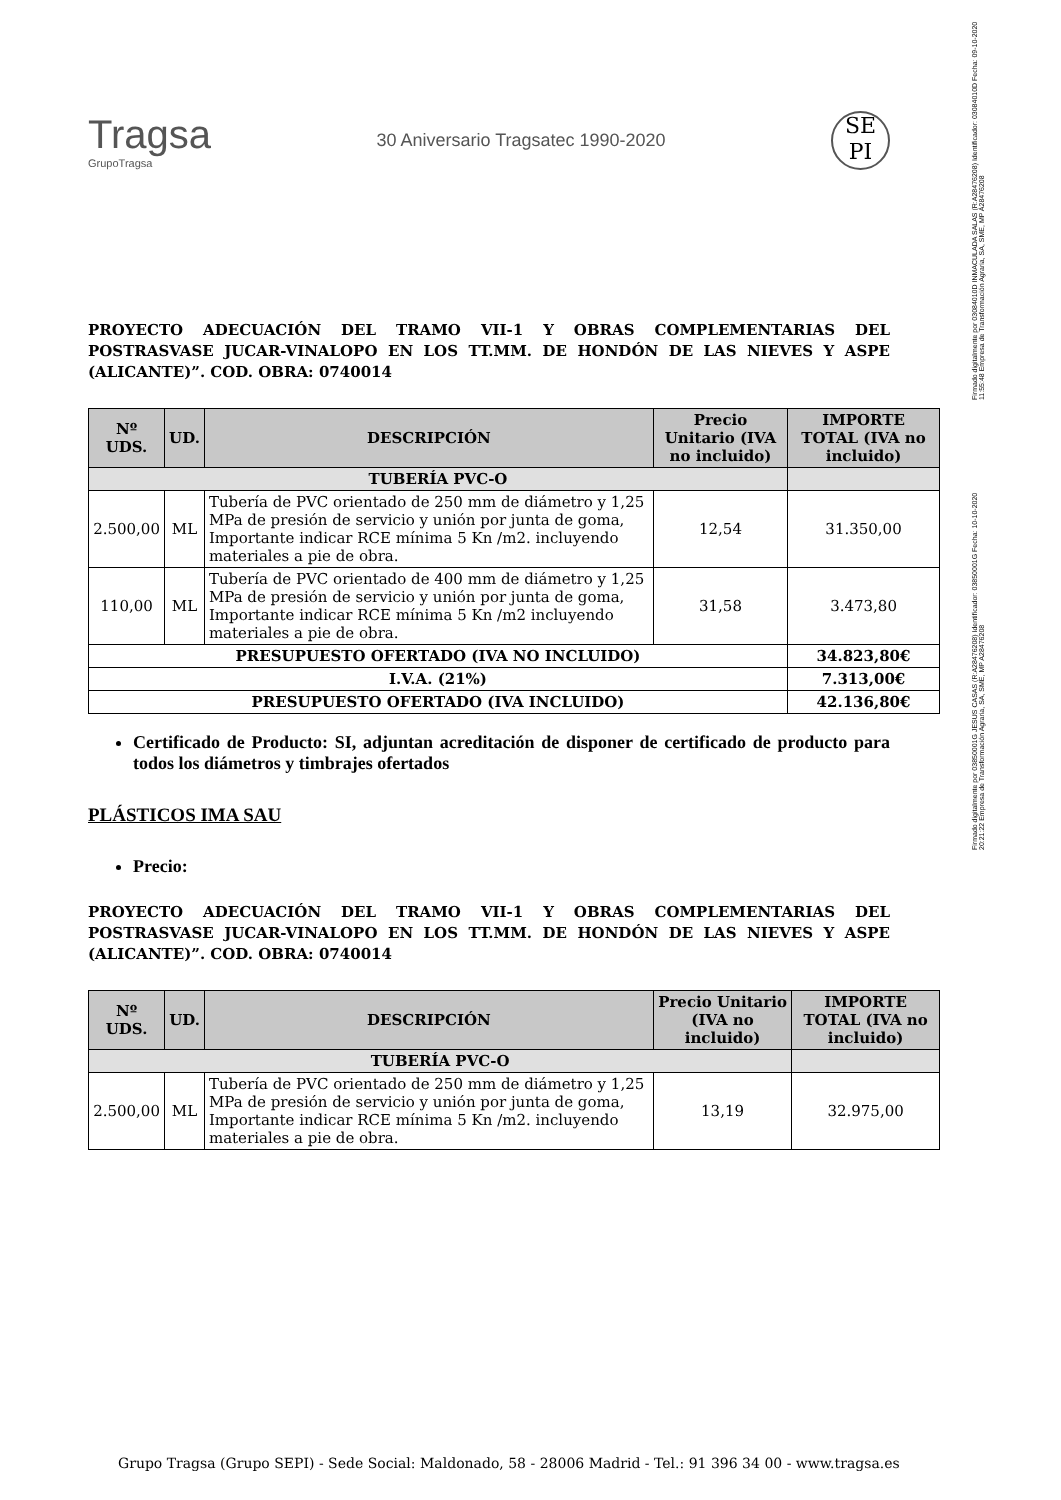Firmado digitalmente por 03084010D INMACULADA SALAS (R:A28476208) Identificador: 03084010D Fecha: 09-10-2020 11:55:48 Empresa de Transformación Agraria, SA, SME, MP A28476208
Firmado digitalmente por 03850001G JESUS CASAS (R:A28476208) Identificador: 03850001G Fecha: 10-10-2020 20:21:22 Empresa de Transformación Agraria, SA, SME, MP A28476208
Tragsa
GrupoTragsa
30 Aniversario Tragsatec 1990-2020
SE PI
PROYECTO ADECUACIÓN DEL TRAMO VII-1 Y OBRAS COMPLEMENTARIAS DEL POSTRASVASE JUCAR-VINALOPO EN LOS TT.MM. DE HONDÓN DE LAS NIEVES Y ASPE (ALICANTE)”. COD. OBRA: 0740014
| Nº UDS. | UD. | DESCRIPCIÓN | Precio Unitario (IVA no incluido) | IMPORTE TOTAL (IVA no incluido) |
| --- | --- | --- | --- | --- |
| TUBERÍA PVC-O | | | | |
| 2.500,00 | ML | Tubería de PVC orientado de 250 mm de diámetro y 1,25 MPa de presión de servicio y unión por junta de goma, Importante indicar RCE mínima 5 Kn /m2. incluyendo materiales a pie de obra. | 12,54 | 31.350,00 |
| 110,00 | ML | Tubería de PVC orientado de 400 mm de diámetro y 1,25 MPa de presión de servicio y unión por junta de goma, Importante indicar RCE mínima 5 Kn /m2 incluyendo materiales a pie de obra. | 31,58 | 3.473,80 |
| PRESUPUESTO OFERTADO (IVA NO INCLUIDO) | | | | 34.823,80€ |
| I.V.A. (21%) | | | | 7.313,00€ |
| PRESUPUESTO OFERTADO (IVA INCLUIDO) | | | | 42.136,80€ |
Certificado de Producto: SI, adjuntan acreditación de disponer de certificado de producto para todos los diámetros y timbrajes ofertados
PLÁSTICOS IMA SAU
Precio:
PROYECTO ADECUACIÓN DEL TRAMO VII-1 Y OBRAS COMPLEMENTARIAS DEL POSTRASVASE JUCAR-VINALOPO EN LOS TT.MM. DE HONDÓN DE LAS NIEVES Y ASPE (ALICANTE)”. COD. OBRA: 0740014
| Nº UDS. | UD. | DESCRIPCIÓN | Precio Unitario (IVA no incluido) | IMPORTE TOTAL (IVA no incluido) |
| --- | --- | --- | --- | --- |
| TUBERÍA PVC-O | | | | |
| 2.500,00 | ML | Tubería de PVC orientado de 250 mm de diámetro y 1,25 MPa de presión de servicio y unión por junta de goma, Importante indicar RCE mínima 5 Kn /m2. incluyendo materiales a pie de obra. | 13,19 | 32.975,00 |
Grupo Tragsa (Grupo SEPI) - Sede Social: Maldonado, 58 - 28006 Madrid - Tel.: 91 396 34 00 - www.tragsa.es